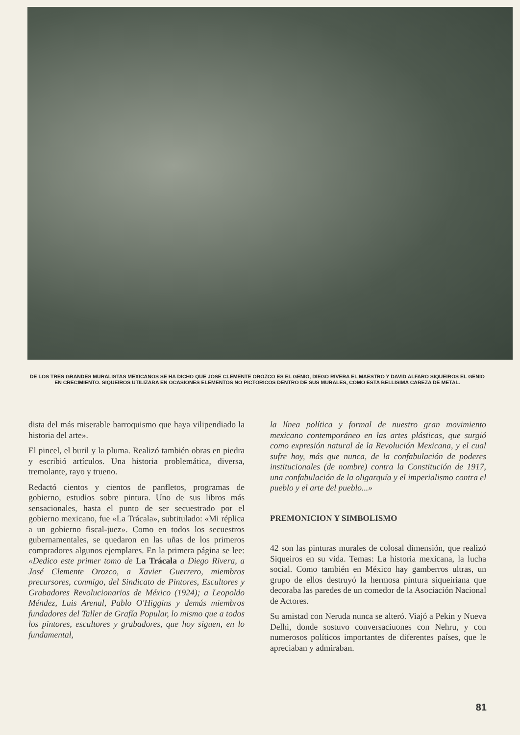DE LOS TRES GRANDES MURALISTAS MEXICANOS SE HA DICHO QUE JOSE CLEMENTE OROZCO ES EL GENIO, DIEGO RIVERA EL MAESTRO Y DAVID ALFARO SIQUEIROS EL GENIO EN CRECIMIENTO. SIQUEIROS UTILIZABA EN OCASIONES ELEMENTOS NO PICTORICOS DENTRO DE SUS MURALES, COMO ESTA BELLISIMA CABEZA DE METAL.
dista del más miserable barroquismo que haya vilipendiado la historia del arte».
El pincel, el buril y la pluma. Realizó también obras en piedra y escribió artículos. Una historia problemática, diversa, tremolante, rayo y trueno.
Redactó cientos y cientos de panfletos, programas de gobierno, estudios sobre pintura. Uno de sus libros más sensacionales, hasta el punto de ser secuestrado por el gobierno mexicano, fue «La Trácala», subtitulado: «Mi réplica a un gobierno fiscal-juez». Como en todos los secuestros gubernamentales, se quedaron en las uñas de los primeros compradores algunos ejemplares. En la primera página se lee: «Dedico este primer tomo de La Trácala a Diego Rivera, a José Clemente Orozco, a Xavier Guerrero, miembros precursores, conmigo, del Sindicato de Pintores, Escultores y Grabadores Revolucionarios de México (1924); a Leopoldo Méndez, Luis Arenal, Pablo O'Higgins y demás miembros fundadores del Taller de Grafía Popular, lo mismo que a todos los pintores, escultores y grabadores, que hoy siguen, en lo fundamental,
la línea política y formal de nuestro gran movimiento mexicano contemporáneo en las artes plásticas, que surgió como expresión natural de la Revolución Mexicana, y el cual sufre hoy, más que nunca, de la confabulación de poderes institucionales (de nombre) contra la Constitución de 1917, una confabulación de la oligarquía y el imperialismo contra el pueblo y el arte del pueblo...»
PREMONICION Y SIMBOLISMO
42 son las pinturas murales de colosal dimensión, que realizó Siqueiros en su vida. Temas: La historia mexicana, la lucha social. Como también en México hay gamberros ultras, un grupo de ellos destruyó la hermosa pintura siqueiriana que decoraba las paredes de un comedor de la Asociación Nacional de Actores.
Su amistad con Neruda nunca se alteró. Viajó a Pekin y Nueva Delhi, donde sostuvo conversaciuones con Nehru, y con numerosos políticos importantes de diferentes países, que le apreciaban y admiraban.
81